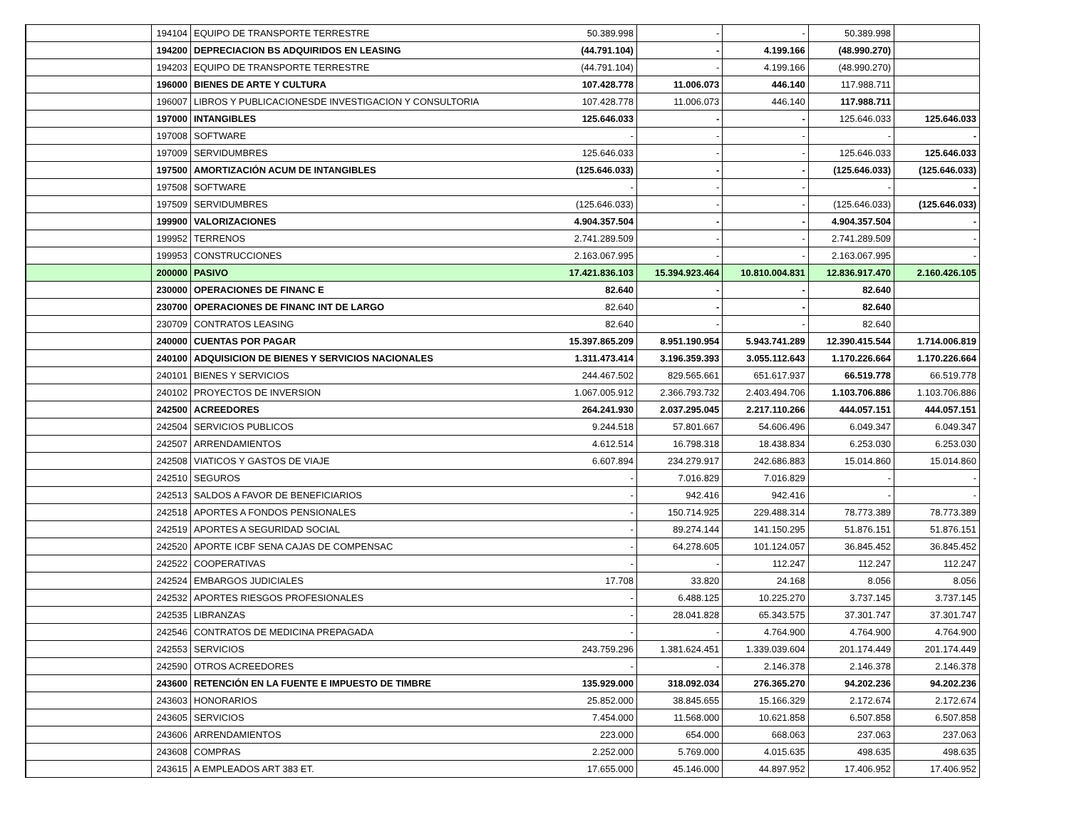| | | 194104 | EQUIPO DE TRANSPORTE TERRESTRE | 50.389.998 | - | - | 50.389.998 | |
| | | 194200 | DEPRECIACION BS ADQUIRIDOS EN LEASING | (44.791.104) | - | 4.199.166 | (48.990.270) | |
| | | 194203 | EQUIPO DE TRANSPORTE TERRESTRE | (44.791.104) | - | 4.199.166 | (48.990.270) | |
| | | 196000 | BIENES DE ARTE Y CULTURA | 107.428.778 | 11.006.073 | 446.140 | 117.988.711 | |
| | | 196007 | LIBROS Y PUBLICACIONESDE INVESTIGACION Y CONSULTORIA | 107.428.778 | 11.006.073 | 446.140 | 117.988.711 | |
| | | 197000 | INTANGIBLES | 125.646.033 | - | - | 125.646.033 | 125.646.033 |
| | | 197008 | SOFTWARE | - | - | - | - | - |
| | | 197009 | SERVIDUMBRES | 125.646.033 | - | - | 125.646.033 | 125.646.033 |
| | | 197500 | AMORTIZACIÓN ACUM DE INTANGIBLES | (125.646.033) | - | - | (125.646.033) | (125.646.033) |
| | | 197508 | SOFTWARE | - | - | - | - | - |
| | | 197509 | SERVIDUMBRES | (125.646.033) | - | - | (125.646.033) | (125.646.033) |
| | | 199900 | VALORIZACIONES | 4.904.357.504 | - | - | 4.904.357.504 | - |
| | | 199952 | TERRENOS | 2.741.289.509 | - | - | 2.741.289.509 | - |
| | | 199953 | CONSTRUCCIONES | 2.163.067.995 | - | - | 2.163.067.995 | - |
| | | 200000 | PASIVO | 17.421.836.103 | 15.394.923.464 | 10.810.004.831 | 12.836.917.470 | 2.160.426.105 |
| | | 230000 | OPERACIONES DE FINANC E | 82.640 | - | - | 82.640 | |
| | | 230700 | OPERACIONES DE FINANC INT DE LARGO | 82.640 | - | - | 82.640 | |
| | | 230709 | CONTRATOS LEASING | 82.640 | - | - | 82.640 | |
| | | 240000 | CUENTAS POR PAGAR | 15.397.865.209 | 8.951.190.954 | 5.943.741.289 | 12.390.415.544 | 1.714.006.819 |
| | | 240100 | ADQUISICION DE BIENES Y SERVICIOS NACIONALES | 1.311.473.414 | 3.196.359.393 | 3.055.112.643 | 1.170.226.664 | 1.170.226.664 |
| | | 240101 | BIENES Y SERVICIOS | 244.467.502 | 829.565.661 | 651.617.937 | 66.519.778 | 66.519.778 |
| | | 240102 | PROYECTOS DE INVERSION | 1.067.005.912 | 2.366.793.732 | 2.403.494.706 | 1.103.706.886 | 1.103.706.886 |
| | | 242500 | ACREEDORES | 264.241.930 | 2.037.295.045 | 2.217.110.266 | 444.057.151 | 444.057.151 |
| | | 242504 | SERVICIOS PUBLICOS | 9.244.518 | 57.801.667 | 54.606.496 | 6.049.347 | 6.049.347 |
| | | 242507 | ARRENDAMIENTOS | 4.612.514 | 16.798.318 | 18.438.834 | 6.253.030 | 6.253.030 |
| | | 242508 | VIATICOS Y GASTOS DE VIAJE | 6.607.894 | 234.279.917 | 242.686.883 | 15.014.860 | 15.014.860 |
| | | 242510 | SEGUROS | - | 7.016.829 | 7.016.829 | - | - |
| | | 242513 | SALDOS A FAVOR DE BENEFICIARIOS | - | 942.416 | 942.416 | - | - |
| | | 242518 | APORTES A FONDOS PENSIONALES | - | 150.714.925 | 229.488.314 | 78.773.389 | 78.773.389 |
| | | 242519 | APORTES A SEGURIDAD SOCIAL | - | 89.274.144 | 141.150.295 | 51.876.151 | 51.876.151 |
| | | 242520 | APORTE ICBF SENA CAJAS DE COMPENSAC | - | 64.278.605 | 101.124.057 | 36.845.452 | 36.845.452 |
| | | 242522 | COOPERATIVAS | - | - | 112.247 | 112.247 | 112.247 |
| | | 242524 | EMBARGOS JUDICIALES | 17.708 | 33.820 | 24.168 | 8.056 | 8.056 |
| | | 242532 | APORTES RIESGOS PROFESIONALES | - | 6.488.125 | 10.225.270 | 3.737.145 | 3.737.145 |
| | | 242535 | LIBRANZAS | - | 28.041.828 | 65.343.575 | 37.301.747 | 37.301.747 |
| | | 242546 | CONTRATOS DE MEDICINA PREPAGADA | - | - | 4.764.900 | 4.764.900 | 4.764.900 |
| | | 242553 | SERVICIOS | 243.759.296 | 1.381.624.451 | 1.339.039.604 | 201.174.449 | 201.174.449 |
| | | 242590 | OTROS ACREEDORES | - | - | 2.146.378 | 2.146.378 | 2.146.378 |
| | | 243600 | RETENCIÓN EN LA FUENTE E IMPUESTO DE TIMBRE | 135.929.000 | 318.092.034 | 276.365.270 | 94.202.236 | 94.202.236 |
| | | 243603 | HONORARIOS | 25.852.000 | 38.845.655 | 15.166.329 | 2.172.674 | 2.172.674 |
| | | 243605 | SERVICIOS | 7.454.000 | 11.568.000 | 10.621.858 | 6.507.858 | 6.507.858 |
| | | 243606 | ARRENDAMIENTOS | 223.000 | 654.000 | 668.063 | 237.063 | 237.063 |
| | | 243608 | COMPRAS | 2.252.000 | 5.769.000 | 4.015.635 | 498.635 | 498.635 |
| | | 243615 | A EMPLEADOS ART 383 ET. | 17.655.000 | 45.146.000 | 44.897.952 | 17.406.952 | 17.406.952 |